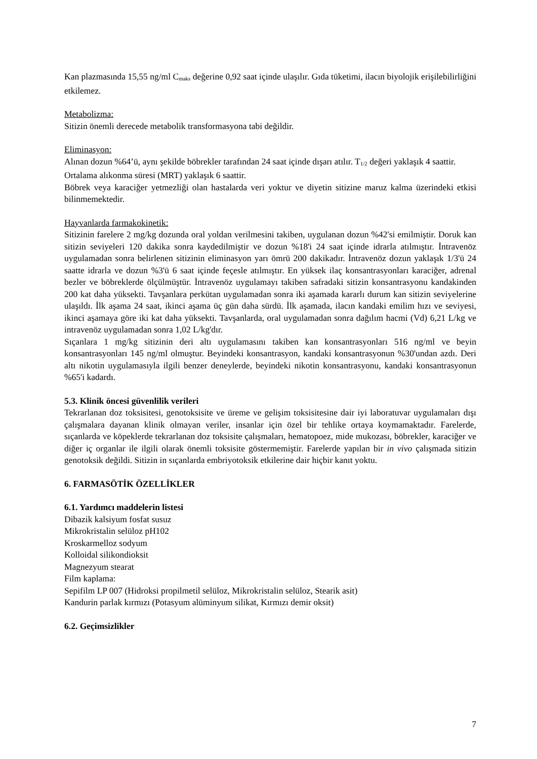Kan plazmasında 15,55 ng/ml C<sub>maks</sub> değerine 0,92 saat içinde ulaşılır. Gıda tüketimi, ilacın biyolojik erişilebilirliğini etkilemez.
Metabolizma:
Sitizin önemli derecede metabolik transformasyona tabi değildir.
Eliminasyon:
Alınan dozun %64’ü, aynı şekilde böbrekler tarafından 24 saat içinde dışarı atılır. T<sub>1/2</sub> değeri yaklaşık 4 saattir.
Ortalama alıkonma süresi (MRT) yaklaşık 6 saattir.
Böbrek veya karaciğer yetmezliği olan hastalarda veri yoktur ve diyetin sitizine maruz kalma üzerindeki etkisi bilinmemektedir.
Hayvanlarda farmakokinetik:
Sitizinin farelere 2 mg/kg dozunda oral yoldan verilmesini takiben, uygulanan dozun %42'si emilmiştir. Doruk kan sitizin seviyeleri 120 dakika sonra kaydedilmiştir ve dozun %18'i 24 saat içinde idrarla atılmıştır. İntravenöz uygulamadan sonra belirlenen sitizinin eliminasyon yarı ömrü 200 dakikadır. İntravenöz dozun yaklaşık 1/3'ü 24 saatte idrarla ve dozun %3'ü 6 saat içinde feçesle atılmıştır. En yüksek ilaç konsantrasyonları karaciğer, adrenal bezler ve böbreklerde ölçülmüştür. İntravenöz uygulamayı takiben safradaki sitizin konsantrasyonu kandakinden 200 kat daha yüksekti. Tavşanlara perkütan uygulamadan sonra iki aşamada kararlı durum kan sitizin seviyelerine ulaşıldı. İlk aşama 24 saat, ikinci aşama üç gün daha sürdü. İlk aşamada, ilacın kandaki emilim hızı ve seviyesi, ikinci aşamaya göre iki kat daha yüksekti. Tavşanlarda, oral uygulamadan sonra dağılım hacmi (Vd) 6,21 L/kg ve intravenöz uygulamadan sonra 1,02 L/kg'dır.
Sıçanlara 1 mg/kg sitizinin deri altı uygulamasını takiben kan konsantrasyonları 516 ng/ml ve beyin konsantrasyonları 145 ng/ml olmuştur. Beyindeki konsantrasyon, kandaki konsantrasyonun %30'undan azdı. Deri altı nikotin uygulamasıyla ilgili benzer deneylerde, beyindeki nikotin konsantrasyonu, kandaki konsantrasyonun %65'i kadardı.
5.3. Klinik öncesi güvenlilik verileri
Tekrarlanan doz toksisitesi, genotoksisite ve üreme ve gelişim toksisitesine dair iyi laboratuvar uygulamaları dışı çalışmalara dayanan klinik olmayan veriler, insanlar için özel bir tehlike ortaya koymamaktadır. Farelerde, sıçanlarda ve köpeklerde tekrarlanan doz toksisite çalışmaları, hematopoez, mide mukozası, böbrekler, karaciğer ve diğer iç organlar ile ilgili olarak önemli toksisite göstermemiştir. Farelerde yapılan bir in vivo çalışmada sitizin genotoksik değildi. Sitizin in sıçanlarda embriyotoksik etkilerine dair hiçbir kanıt yoktu.
6. FARMASÖTİK ÖZELLİKLER
6.1. Yardımcı maddelerin listesi
Dibazik kalsiyum fosfat susuz
Mikrokristalin selüloz pH102
Kroskarmelloz sodyum
Kolloidal silikondioksit
Magnezyum stearat
Film kaplama:
Sepifilm LP 007 (Hidroksi propilmetil selüloz, Mikrokristalin selüloz, Stearik asit)
Kandurin parlak kırmızı (Potasyum alüminyum silikat, Kırmızı demir oksit)
6.2. Geçimsizlikler
7